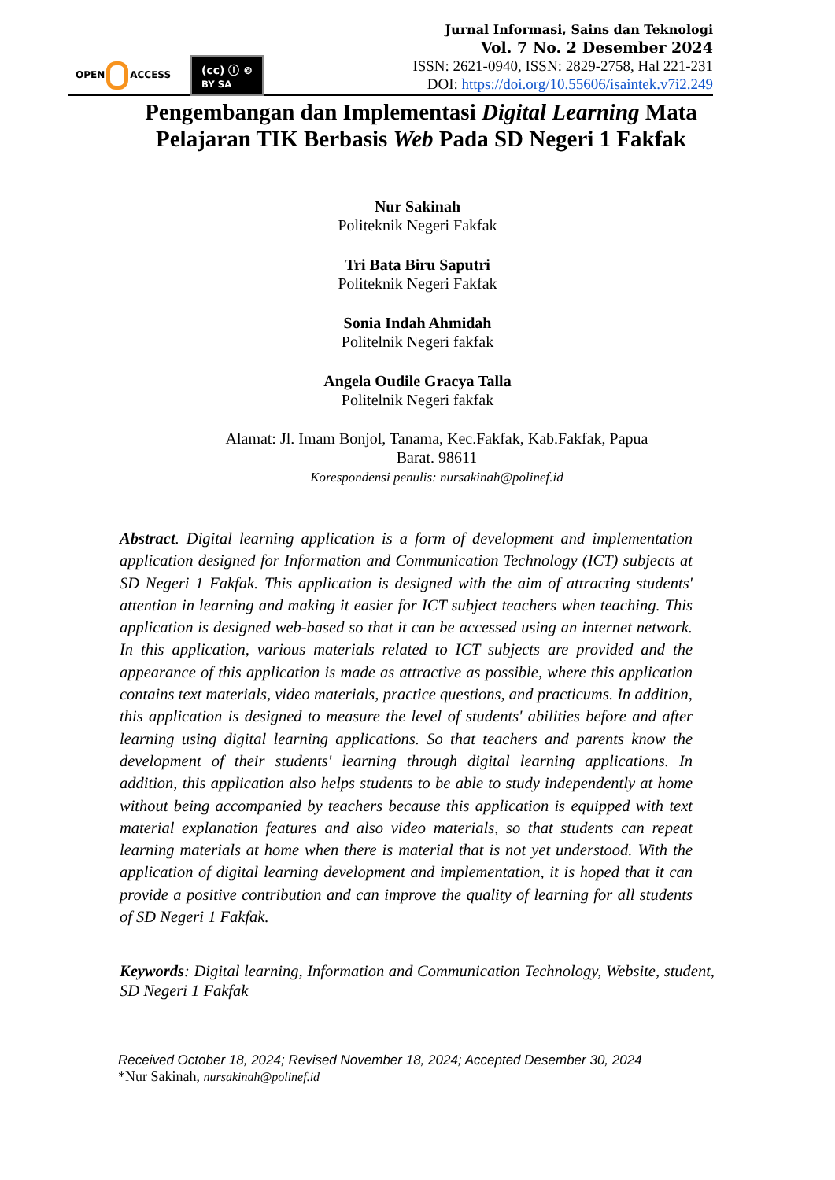OPEN ACCESS
(cc) ⓘ ⊚
BY SA
Jurnal Informasi, Sains dan Teknologi
Vol. 7 No. 2 Desember 2024
ISSN: 2621-0940, ISSN: 2829-2758, Hal 221-231
DOI: https://doi.org/10.55606/isaintek.v7i2.249
Pengembangan dan Implementasi Digital Learning Mata Pelajaran TIK Berbasis Web Pada SD Negeri 1 Fakfak
Nur Sakinah
Politeknik Negeri Fakfak
Tri Bata Biru Saputri
Politeknik Negeri Fakfak
Sonia Indah Ahmidah
Politelnik Negeri fakfak
Angela Oudile Gracya Talla
Politelnik Negeri fakfak
Alamat: Jl. Imam Bonjol, Tanama, Kec.Fakfak, Kab.Fakfak, Papua Barat. 98611
Korespondensi penulis: nursakinah@polinef.id
Abstract. Digital learning application is a form of development and implementation application designed for Information and Communication Technology (ICT) subjects at SD Negeri 1 Fakfak. This application is designed with the aim of attracting students' attention in learning and making it easier for ICT subject teachers when teaching. This application is designed web-based so that it can be accessed using an internet network. In this application, various materials related to ICT subjects are provided and the appearance of this application is made as attractive as possible, where this application contains text materials, video materials, practice questions, and practicums. In addition, this application is designed to measure the level of students' abilities before and after learning using digital learning applications. So that teachers and parents know the development of their students' learning through digital learning applications. In addition, this application also helps students to be able to study independently at home without being accompanied by teachers because this application is equipped with text material explanation features and also video materials, so that students can repeat learning materials at home when there is material that is not yet understood. With the application of digital learning development and implementation, it is hoped that it can provide a positive contribution and can improve the quality of learning for all students of SD Negeri 1 Fakfak.
Keywords: Digital learning, Information and Communication Technology, Website, student, SD Negeri 1 Fakfak
Received October 18, 2024; Revised November 18, 2024; Accepted Desember 30, 2024
*Nur Sakinah, nursakinah@polinef.id